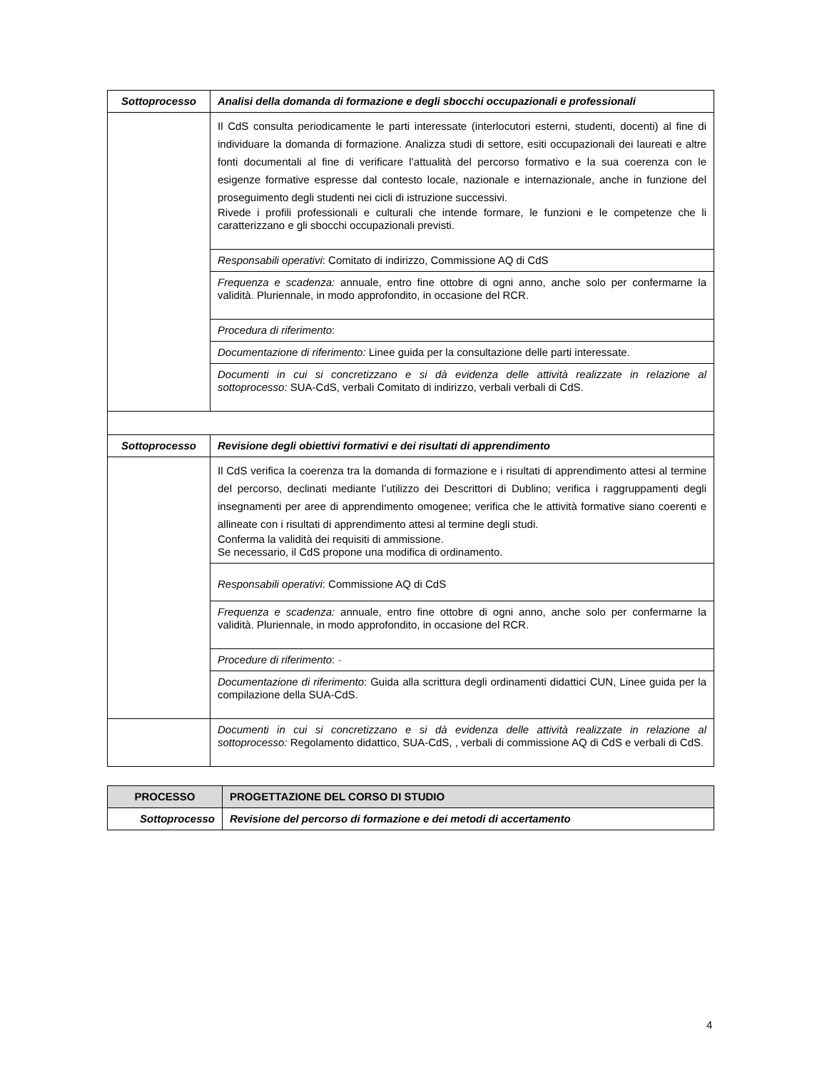| Sottoprocesso | Analisi della domanda di formazione e degli sbocchi occupazionali e professionali |
| | Il CdS consulta periodicamente le parti interessate (interlocutori esterni, studenti, docenti) al fine di individuare la domanda di formazione. Analizza studi di settore, esiti occupazionali dei laureati e altre fonti documentali al fine di verificare l’attualità del percorso formativo e la sua coerenza con le esigenze formative espresse dal contesto locale, nazionale e internazionale, anche in funzione del proseguimento degli studenti nei cicli di istruzione successivi. Rivede i profili professionali e culturali che intende formare, le funzioni e le competenze che li caratterizzano e gli sbocchi occupazionali previsti. |
| | Responsabili operativi : Comitato di indirizzo, Commissione AQ di CdS |
| | Frequenza e scadenza: annuale, entro fine ottobre di ogni anno, anche solo per confermarne la validità. Pluriennale, in modo approfondito, in occasione del RCR. |
| | Procedura di riferimento : |
| | Documentazione di riferimento: Linee guida per la consultazione delle parti interessate. |
| | Documenti in cui si concretizzano e si dà evidenza delle attività realizzate in relazione al sottoprocesso: SUA-CdS, verbali Comitato di indirizzo, verbali verbali di CdS. |
| Sottoprocesso | Revisione degli obiettivi formativi e dei risultati di apprendimento |
| | Il CdS verifica la coerenza tra la domanda di formazione e i risultati di apprendimento attesi al termine del percorso, declinati mediante l’utilizzo dei Descrittori di Dublino; verifica i raggruppamenti degli insegnamenti per aree di apprendimento omogenee; verifica che le attività formative siano coerenti e allineate con i risultati di apprendimento attesi al termine degli studi. Conferma la validità dei requisiti di ammissione. Se necessario, il CdS propone una modifica di ordinamento. |
| | Responsabili operativi : Commissione AQ di CdS |
| | Frequenza e scadenza: annuale, entro fine ottobre di ogni anno, anche solo per confermarne la validità. Pluriennale, in modo approfondito, in occasione del RCR. |
| | Procedure di riferimento : - |
| | Documentazione di riferimento : Guida alla scrittura degli ordinamenti didattici CUN, Linee guida per la compilazione della SUA-CdS. |
| | Documenti in cui si concretizzano e si dà evidenza delle attività realizzate in relazione al sottoprocesso: Regolamento didattico, SUA-CdS, , verbali di commissione AQ di CdS e verbali di CdS. |
| PROCESSO | PROGETTAZIONE DEL CORSO DI STUDIO |
| Sottoprocesso | Revisione del percorso di formazione e dei metodi di accertamento |
4